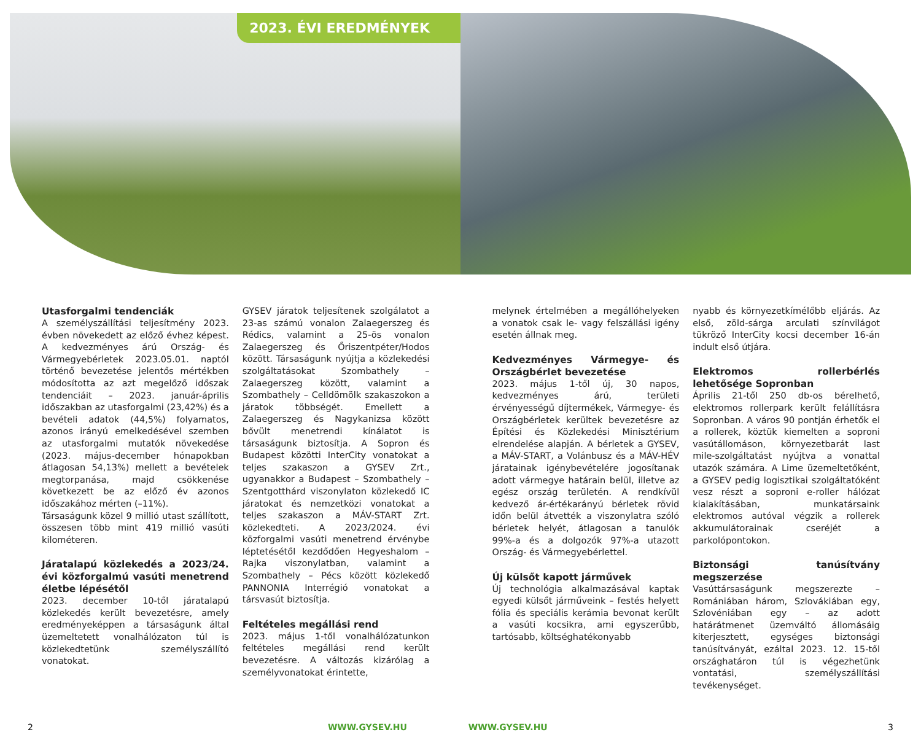2023. ÉVI EREDMÉNYEK
Utasforgalmi tendenciák
A személyszállítási teljesítmény 2023. évben növekedett az előző évhez képest. A kedvezményes árú Ország- és Vármegyebérletek 2023.05.01. naptól történő bevezetése jelentős mértékben módosította az azt megelőző időszak tendenciáit – 2023. január-április időszakban az utasforgalmi (23,42%) és a bevételi adatok (44,5%) folyamatos, azonos irányú emelkedésével szemben az utasforgalmi mutatók növekedése (2023. május-december hónapokban átlagosan 54,13%) mellett a bevételek megtorpanása, majd csökkenése következett be az előző év azonos időszakához mérten (–11%).
Társaságunk közel 9 millió utast szállított, összesen több mint 419 millió vasúti kilométeren.
Járatalapú közlekedés a 2023/24. évi közforgalmú vasúti menetrend életbe lépésétől
2023. december 10-től járatalapú közlekedés került bevezetésre, amely eredményeképpen a társaságunk által üzemeltetett vonalhálózaton túl is közlekedtetünk személyszállító vonatokat.
GYSEV járatok teljesítenek szolgálatot a 23-as számú vonalon Zalaegerszeg és Rédics, valamint a 25-ös vonalon Zalaegerszeg és Őriszentpéter/Hodos között. Társaságunk nyújtja a közlekedési szolgáltatásokat Szombathely – Zalaegerszeg között, valamint a Szombathely – Celldömölk szakaszokon a járatok többségét. Emellett a Zalaegerszeg és Nagykanizsa között bővült menetrendi kínálatot is társaságunk biztosítja. A Sopron és Budapest közötti InterCity vonatokat a teljes szakaszon a GYSEV Zrt., ugyanakkor a Budapest – Szombathely – Szentgotthárd viszonylaton közlekedő IC járatokat és nemzetközi vonatokat a teljes szakaszon a MÁV-START Zrt. közlekedteti. A 2023/2024. évi közforgalmi vasúti menetrend érvénybe léptetésétől kezdődően Hegyeshalom – Rajka viszonylatban, valamint a Szombathely – Pécs között közlekedő PANNONIA Interrégió vonatokat a társvasút biztosítja.
Feltételes megállási rend
2023. május 1-től vonalhálózatunkon feltételes megállási rend került bevezetésre. A változás kizárólag a személyvonatokat érintette,
melynek értelmében a megállóhelyeken a vonatok csak le- vagy felszállási igény esetén állnak meg.
Kedvezményes Vármegye- és Országbérlet bevezetése
2023. május 1-től új, 30 napos, kedvezményes árú, területi érvényességű díjtermékek, Vármegye- és Országbérletek kerültek bevezetésre az Építési és Közlekedési Minisztérium elrendelése alapján. A bérletek a GYSEV, a MÁV-START, a Volánbusz és a MÁV-HÉV járatainak igénybevételére jogosítanak adott vármegye határain belül, illetve az egész ország területén. A rendkívül kedvező ár-értékarányú bérletek rövid időn belül átvették a viszonylatra szóló bérletek helyét, átlagosan a tanulók 99%-a és a dolgozók 97%-a utazott Ország- és Vármegyebérlettel.
Új külsőt kapott járművek
Új technológia alkalmazásával kaptak egyedi külsőt járműveink – festés helyett fólia és speciális kerámia bevonat került a vasúti kocsikra, ami egyszerűbb, tartósabb, költséghatékonyabb
nyabb és környezetkímélőbb eljárás. Az első, zöld-sárga arculati színvilágot tükröző InterCity kocsi december 16-án indult első útjára.
Elektromos rollerbérlés lehetősége Sopronban
Április 21-től 250 db-os bérelhető, elektromos rollerpark került felállításra Sopronban. A város 90 pontján érhetők el a rollerek, köztük kiemelten a soproni vasútállomáson, környezetbarát last mile-szolgáltatást nyújtva a vonattal utazók számára. A Lime üzemeltetőként, a GYSEV pedig logisztikai szolgáltatóként vesz részt a soproni e-roller hálózat kialakításában, munkatársaink elektromos autóval végzik a rollerek akkumulátorainak cseréjét a parkolópontokon.
Biztonsági tanúsítvány megszerzése
Vasúttársaságunk megszerezte – Romániában három, Szlovákiában egy, Szlovéniában egy – az adott határátmenet üzemváltó állomásáig kiterjesztett, egységes biztonsági tanúsítványát, ezáltal 2023. 12. 15-től országhatáron túl is végezhetünk vontatási, személyszállítási tevékenységet.
2 WWW.GYSEV.HU WWW.GYSEV.HU 3